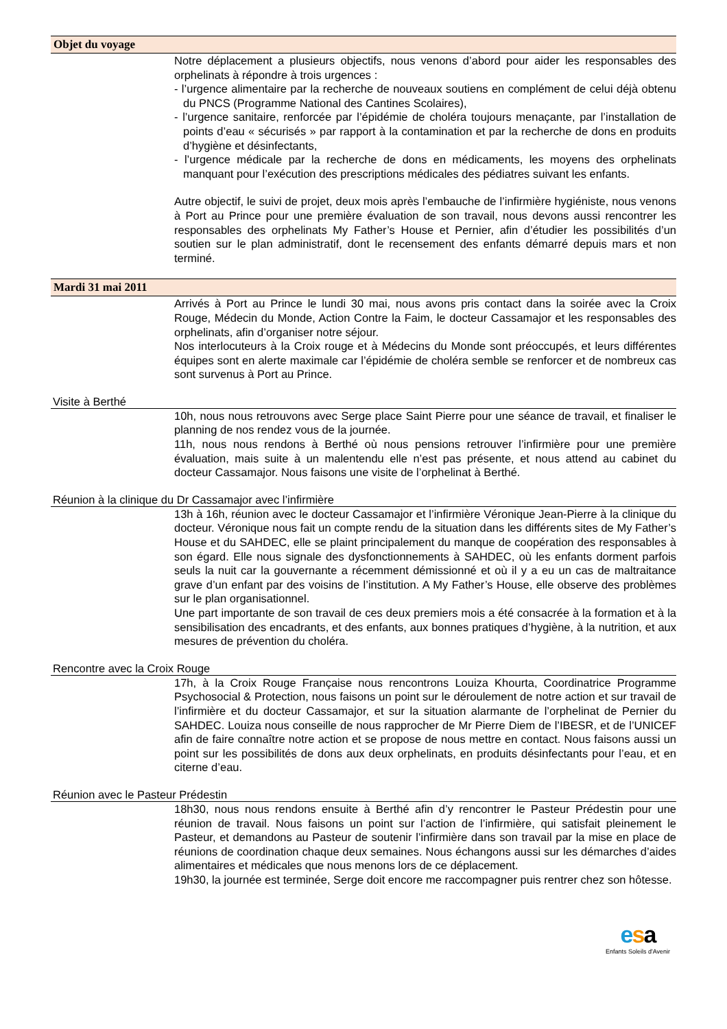Objet du voyage
Notre déplacement a plusieurs objectifs, nous venons d’abord pour aider les responsables des orphelinats à répondre à trois urgences :
- l’urgence alimentaire par la recherche de nouveaux soutiens en complément de celui déjà obtenu du PNCS (Programme National des Cantines Scolaires),
- l’urgence sanitaire, renforcée par l’épidémie de choléra toujours menaçante, par l’installation de points d’eau « sécurisés » par rapport à la contamination et par la recherche de dons en produits d’hygiène et désinfectants,
- l’urgence médicale par la recherche de dons en médicaments, les moyens des orphelinats manquant pour l’exécution des prescriptions médicales des pédiatres suivant les enfants.
Autre objectif, le suivi de projet, deux mois après l’embauche de l’infirmière hygiéniste, nous venons à Port au Prince pour une première évaluation de son travail, nous devons aussi rencontrer les responsables des orphelinats My Father’s House et Pernier, afin d’étudier les possibilités d’un soutien sur le plan administratif, dont le recensement des enfants démarré depuis mars et non terminé.
Mardi 31 mai 2011
Arrivés à Port au Prince le lundi 30 mai, nous avons pris contact dans la soirée avec la Croix Rouge, Médecin du Monde, Action Contre la Faim, le docteur Cassamajor et les responsables des orphelinats, afin d’organiser notre séjour.
Nos interlocuteurs à la Croix rouge et à Médecins du Monde sont préoccupés, et leurs différentes équipes sont en alerte maximale car l’épidémie de choléra semble se renforcer et de nombreux cas sont survenus à Port au Prince.
Visite à Berthé
10h, nous nous retrouvons avec Serge place Saint Pierre pour une séance de travail, et finaliser le planning de nos rendez vous de la journée.
11h, nous nous rendons à Berthé où nous pensions retrouver l’infirmière pour une première évaluation, mais suite à un malentendu elle n’est pas présente, et nous attend au cabinet du docteur Cassamajor. Nous faisons une visite de l’orphelinat à Berthé.
Réunion à la clinique du Dr Cassamajor avec l’infirmière
13h à 16h, réunion avec le docteur Cassamajor et l’infirmière Véronique Jean-Pierre à la clinique du docteur. Véronique nous fait un compte rendu de la situation dans les différents sites de My Father’s House et du SAHDEC, elle se plaint principalement du manque de coopération des responsables à son égard. Elle nous signale des dysfonctionnements à SAHDEC, où les enfants dorment parfois seuls la nuit car la gouvernante a récemment démissionné et où il y a eu un cas de maltraitance grave d’un enfant par des voisins de l’institution. A My Father’s House, elle observe des problèmes sur le plan organisationnel.
Une part importante de son travail de ces deux premiers mois a été consacrée à la formation et à la sensibilisation des encadrants, et des enfants, aux bonnes pratiques d’hygiène, à la nutrition, et aux mesures de prévention du choléra.
Rencontre avec la Croix Rouge
17h, à la Croix Rouge Française nous rencontrons Louiza Khourta, Coordinatrice Programme Psychosocial & Protection, nous faisons un point sur le déroulement de notre action et sur travail de l’infirmière et du docteur Cassamajor, et sur la situation alarmante de l’orphelinat de Pernier du SAHDEC. Louiza nous conseille de nous rapprocher de Mr Pierre Diem de l’IBESR, et de l’UNICEF afin de faire connaître notre action et se propose de nous mettre en contact. Nous faisons aussi un point sur les possibilités de dons aux deux orphelinats, en produits désinfectants pour l’eau, et en citerne d’eau.
Réunion avec le Pasteur Prédestin
18h30, nous nous rendons ensuite à Berthé afin d’y rencontrer le Pasteur Prédestin pour une réunion de travail. Nous faisons un point sur l’action de l’infirmière, qui satisfait pleinement le Pasteur, et demandons au Pasteur de soutenir l’infirmière dans son travail par la mise en place de réunions de coordination chaque deux semaines. Nous échangons aussi sur les démarches d’aides alimentaires et médicales que nous menons lors de ce déplacement.
19h30, la journée est terminée, Serge doit encore me raccompagner puis rentrer chez son hôtesse.
esa
Enfants Soleils d'Avenir